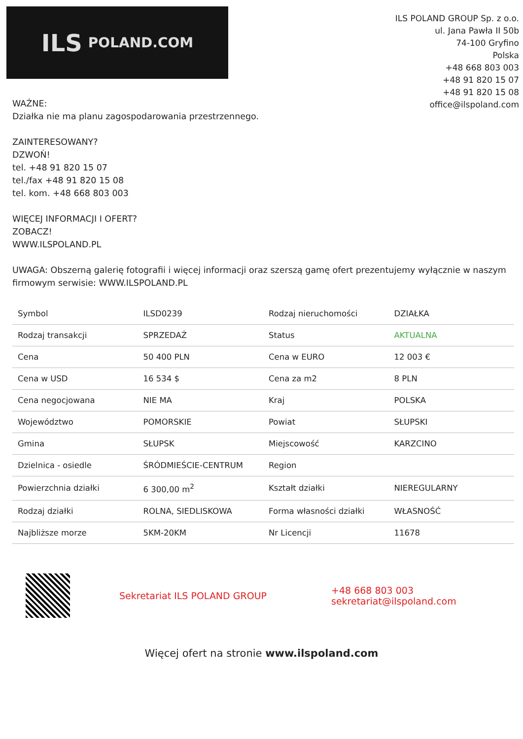ILS POLAND.COM
ILS POLAND GROUP Sp. z o.o.
ul. Jana Pawła II 50b
74-100 Gryfino
Polska
+48 668 803 003
+48 91 820 15 07
+48 91 820 15 08
office@ilspoland.com
WAŻNE:
Działka nie ma planu zagospodarowania przestrzennego.
ZAINTERESOWANY?
DZWOŃ!
tel. +48 91 820 15 07
tel./fax +48 91 820 15 08
tel. kom. +48 668 803 003
WIĘCEJ INFORMACJI I OFERT?
ZOBACZ!
WWW.ILSPOLAND.PL
UWAGA: Obszerną galerię fotografii i więcej informacji oraz szerszą gamę ofert prezentujemy wyłącznie w naszym firmowym serwisie: WWW.ILSPOLAND.PL
| Symbol | ILSD0239 | Rodzaj nieruchomości | DZIAŁKA |
| Rodzaj transakcji | SPRZEDAŻ | Status | AKTUALNA |
| Cena | 50 400 PLN | Cena w EURO | 12 003 € |
| Cena w USD | 16 534 $ | Cena za m2 | 8 PLN |
| Cena negocjowana | NIE MA | Kraj | POLSKA |
| Województwo | POMORSKIE | Powiat | SŁUPSKI |
| Gmina | SŁUPSK | Miejscowość | KARZCINO |
| Dzielnica - osiedle | ŚRÓDMIEŚCIE-CENTRUM | Region | |
| Powierzchnia działki | 6 300,00 m<sup>2</sup> | Kształt działki | NIEREGULARNY |
| Rodzaj działki | ROLNA, SIEDLISKOWA | Forma własności działki | WŁASNOŚĆ |
| Najbliższe morze | 5KM-20KM | Nr Licencji | 11678 |
Sekretariat ILS POLAND GROUP
+48 668 803 003
sekretariat@ilspoland.com
Więcej ofert na stronie www.ilspoland.com